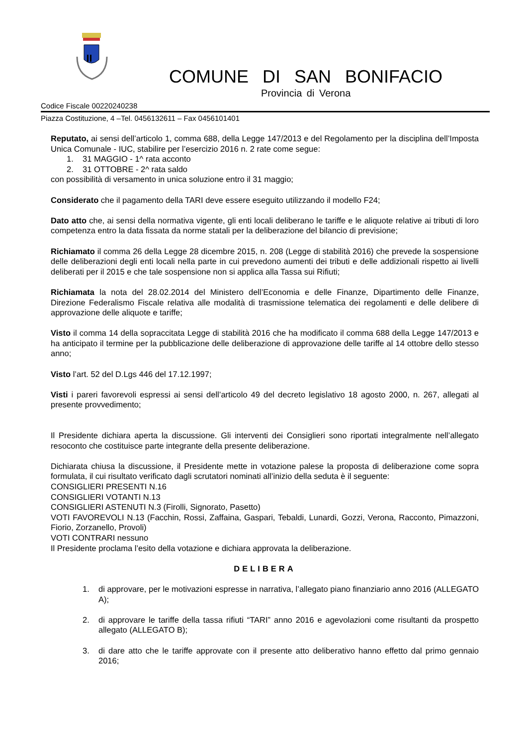COMUNE DI SAN BONIFACIO
Provincia di Verona
Codice Fiscale 00220240238
Piazza Costituzione, 4 –Tel. 0456132611 – Fax 0456101401
Reputato, ai sensi dell’articolo 1, comma 688, della Legge 147/2013 e del Regolamento per la disciplina dell’Imposta Unica Comunale - IUC, stabilire per l’esercizio 2016 n. 2 rate come segue:
1. 31 MAGGIO - 1^ rata acconto
2. 31 OTTOBRE - 2^ rata saldo
con possibilità di versamento in unica soluzione entro il 31 maggio;
Considerato che il pagamento della TARI deve essere eseguito utilizzando il modello F24;
Dato atto che, ai sensi della normativa vigente, gli enti locali deliberano le tariffe e le aliquote relative ai tributi di loro competenza entro la data fissata da norme statali per la deliberazione del bilancio di previsione;
Richiamato il comma 26 della Legge 28 dicembre 2015, n. 208 (Legge di stabilità 2016) che prevede la sospensione delle deliberazioni degli enti locali nella parte in cui prevedono aumenti dei tributi e delle addizionali rispetto ai livelli deliberati per il 2015 e che tale sospensione non si applica alla Tassa sui Rifiuti;
Richiamata la nota del 28.02.2014 del Ministero dell’Economia e delle Finanze, Dipartimento delle Finanze, Direzione Federalismo Fiscale relativa alle modalità di trasmissione telematica dei regolamenti e delle delibere di approvazione delle aliquote e tariffe;
Visto il comma 14 della sopraccitata Legge di stabilità 2016 che ha modificato il comma 688 della Legge 147/2013 e ha anticipato il termine per la pubblicazione delle deliberazione di approvazione delle tariffe al 14 ottobre dello stesso anno;
Visto l’art. 52 del D.Lgs 446 del 17.12.1997;
Visti i pareri favorevoli espressi ai sensi dell’articolo 49 del decreto legislativo 18 agosto 2000, n. 267, allegati al presente provvedimento;
Il Presidente dichiara aperta la discussione. Gli interventi dei Consiglieri sono riportati integralmente nell’allegato resoconto che costituisce parte integrante della presente deliberazione.
Dichiarata chiusa la discussione, il Presidente mette in votazione palese la proposta di deliberazione come sopra formulata, il cui risultato verificato dagli scrutatori nominati all’inizio della seduta è il seguente:
CONSIGLIERI PRESENTI N.16
CONSIGLIERI VOTANTI N.13
CONSIGLIERI ASTENUTI N.3 (Firolli, Signorato, Pasetto)
VOTI FAVOREVOLI N.13 (Facchin, Rossi, Zaffaina, Gaspari, Tebaldi, Lunardi, Gozzi, Verona, Racconto, Pimazzoni, Fiorio, Zorzanello, Provoli)
VOTI CONTRARI nessuno
Il Presidente proclama l’esito della votazione e dichiara approvata la deliberazione.
DELIBERA
1. di approvare, per le motivazioni espresse in narrativa, l’allegato piano finanziario anno 2016 (ALLEGATO A);
2. di approvare le tariffe della tassa rifiuti “TARI” anno 2016 e agevolazioni come risultanti da prospetto allegato (ALLEGATO B);
3. di dare atto che le tariffe approvate con il presente atto deliberativo hanno effetto dal primo gennaio 2016;